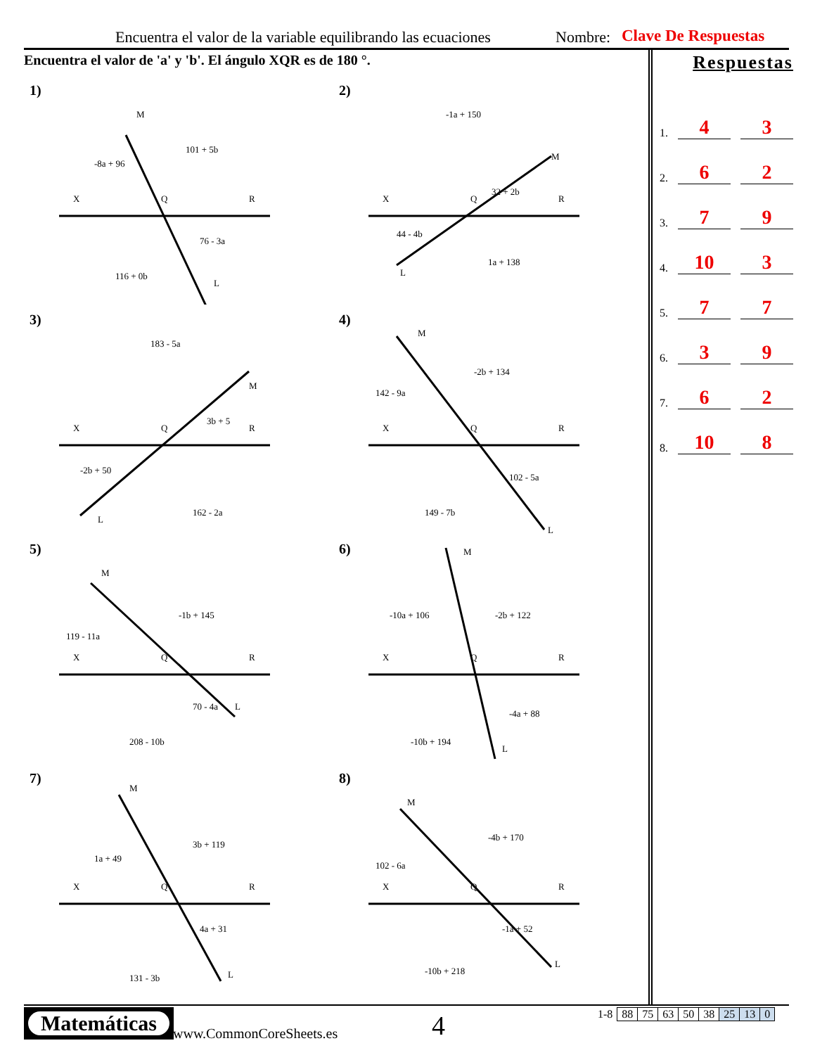Encuentra el valor de la variable equilibrando las ecuaciones Nombre: Clave De Respuestas
Encuentra el valor de 'a' y 'b'. El ángulo XQR es de 180 °.
1)
X
Q
R
M
L
-8a + 96
101 + 5b
76 - 3a
116 + 0b
2)
X
Q
R
M
L
-1a + 150
32 + 2b
44 - 4b
1a + 138
3)
X
Q
R
M
L
183 - 5a
3b + 5
-2b + 50
162 - 2a
4)
X
Q
R
M
L
142 - 9a
-2b + 134
102 - 5a
149 - 7b
5)
X
Q
R
M
L
119 - 11a
-1b + 145
70 - 4a
208 - 10b
6)
X
Q
R
M
L
-10a + 106
-2b + 122
-4a + 88
-10b + 194
7)
X
Q
R
M
L
1a + 49
3b + 119
4a + 31
131 - 3b
8)
X
Q
R
M
L
102 - 6a
-4b + 170
-1a + 52
-10b + 218
Respuestas
1. 4 3
2. 6 2
3. 7 9
4. 10 3
5. 7 7
6. 3 9
7. 6 2
8. 10 8
Matemáticas
www.CommonCoreSheets.es 4
| 1-8 | 88 | 75 | 63 | 50 | 38 | 25 | 13 | 0 |